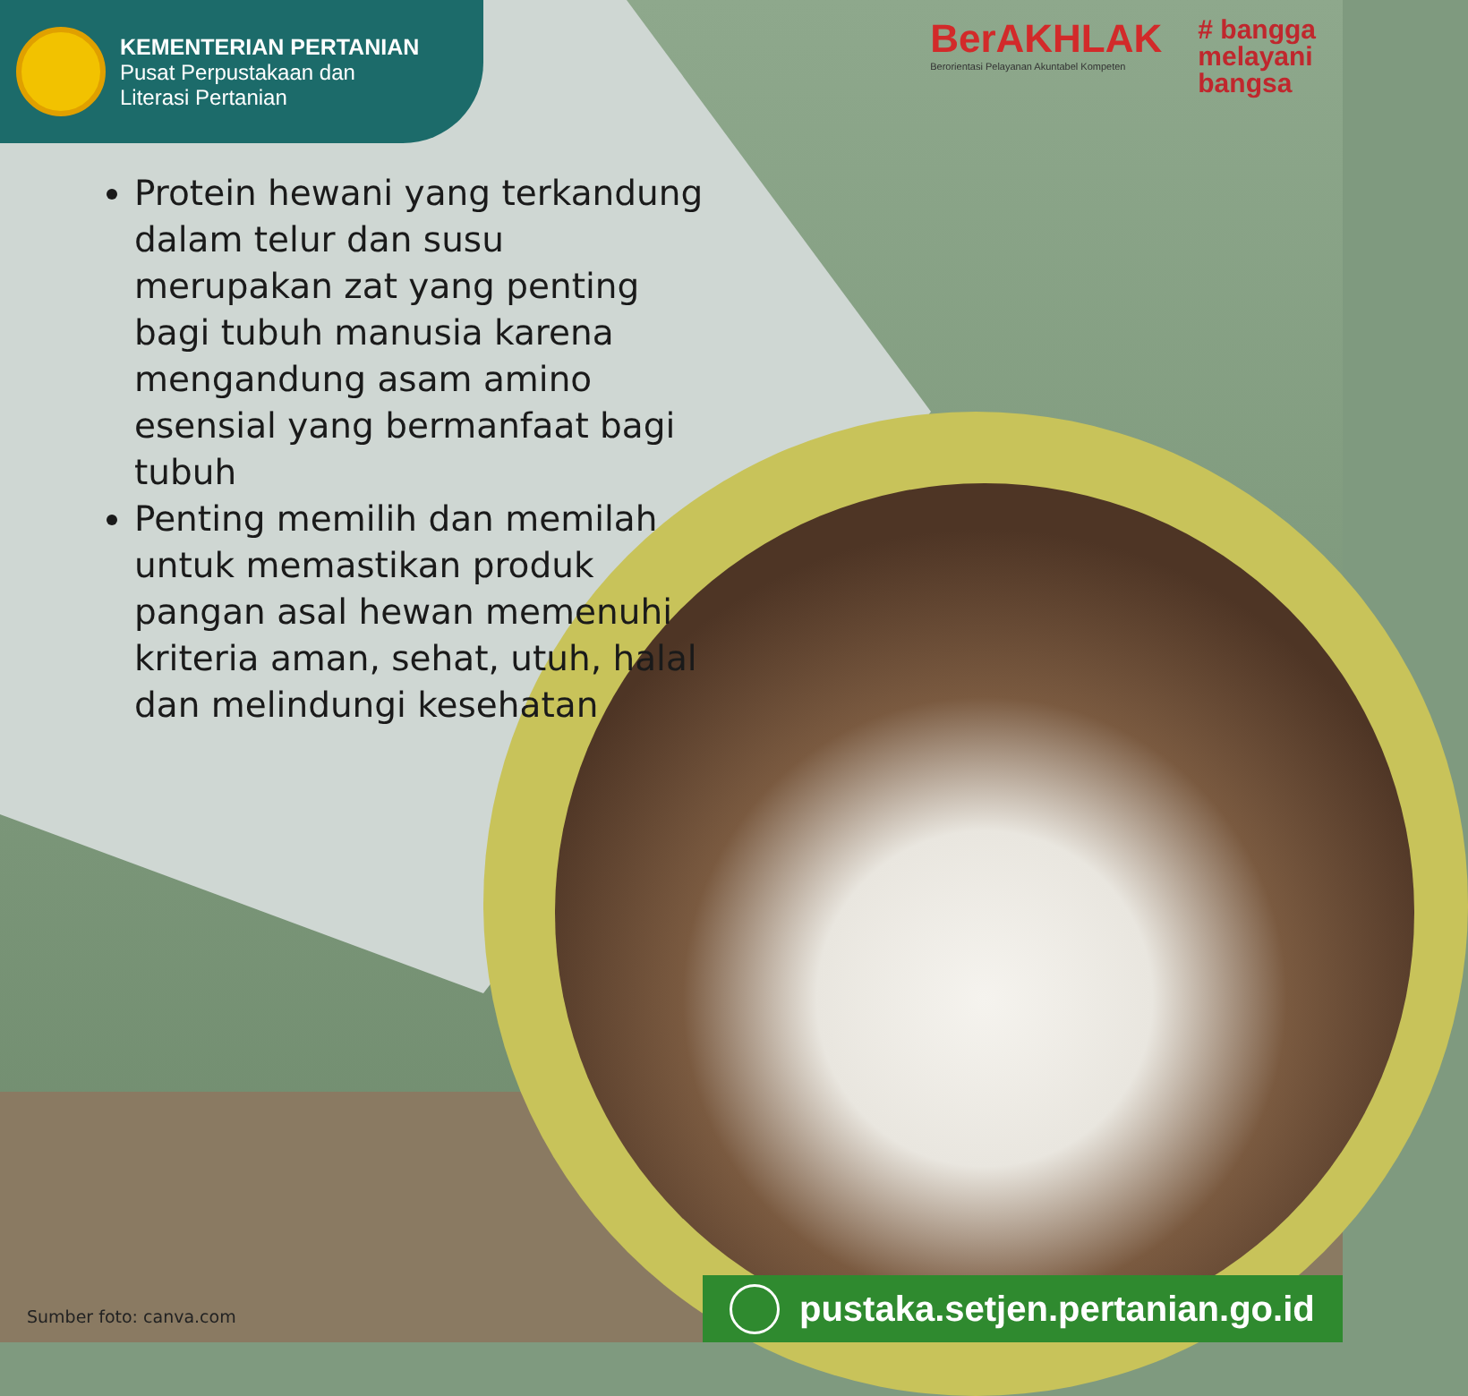KEMENTERIAN PERTANIAN
Pusat Perpustakaan dan
Literasi Pertanian
BerAKHLAK
Berorientasi Pelayanan Akuntabel Kompeten
# bangga
melayani
bangsa
Protein hewani yang terkandung dalam telur dan susu merupakan zat yang penting bagi tubuh manusia karena mengandung asam amino esensial yang bermanfaat bagi tubuh
Penting memilih dan memilah untuk memastikan produk pangan asal hewan memenuhi kriteria aman, sehat, utuh, halal dan melindungi kesehatan
Sumber foto: canva.com
pustaka.setjen.pertanian.go.id